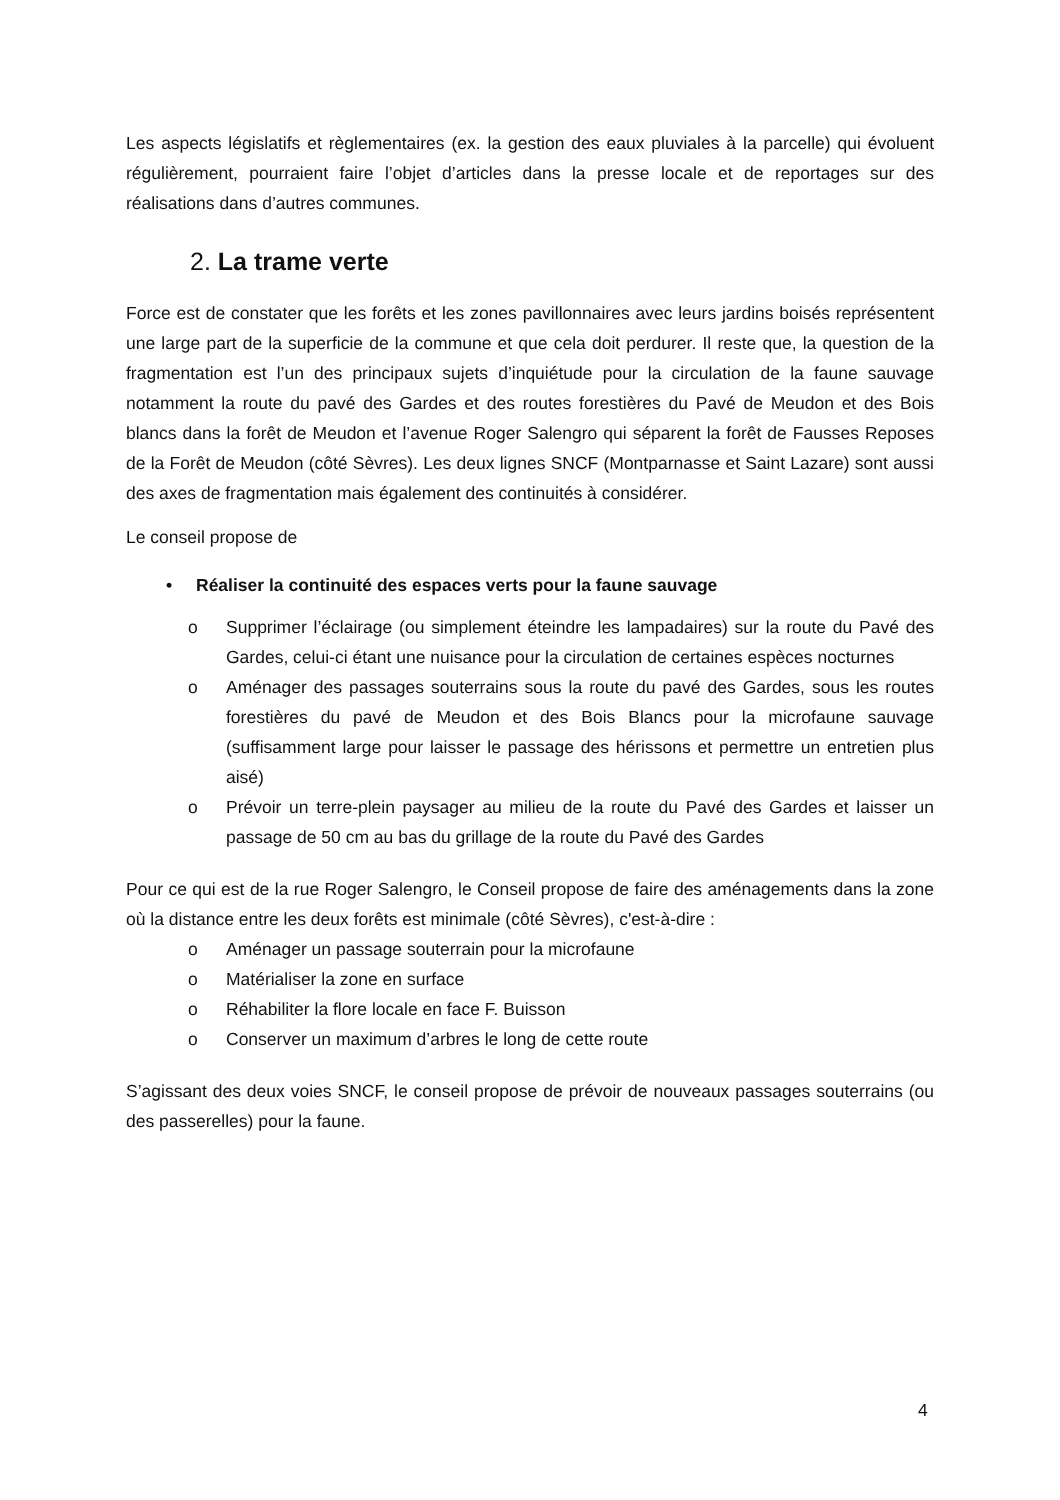Les aspects législatifs et règlementaires (ex. la gestion des eaux pluviales à la parcelle) qui évoluent régulièrement, pourraient faire l’objet d’articles dans la presse locale et de reportages sur des réalisations dans d’autres communes.
2. La trame verte
Force est de constater que les forêts et les zones pavillonnaires avec leurs jardins boisés représentent une large part de la superficie de la commune et que cela doit perdurer. Il reste que, la question de la fragmentation est l’un des principaux sujets d’inquiétude pour la circulation de la faune sauvage notamment la route du pavé des Gardes et des routes forestières du Pavé de Meudon et des Bois blancs dans la forêt de Meudon et l’avenue Roger Salengro qui séparent la forêt de Fausses Reposes de la Forêt de Meudon (côté Sèvres). Les deux lignes SNCF (Montparnasse et Saint Lazare) sont aussi des axes de fragmentation mais également des continuités à considérer.
Le conseil propose de
• Réaliser la continuité des espaces verts pour la faune sauvage
o Supprimer l’éclairage (ou simplement éteindre les lampadaires) sur la route du Pavé des Gardes, celui-ci étant une nuisance pour la circulation de certaines espèces nocturnes
o Aménager des passages souterrains sous la route du pavé des Gardes, sous les routes forestières du pavé de Meudon et des Bois Blancs pour la microfaune sauvage (suffisamment large pour laisser le passage des hérissons et permettre un entretien plus aisé)
o Prévoir un terre-plein paysager au milieu de la route du Pavé des Gardes et laisser un passage de 50 cm au bas du grillage de la route du Pavé des Gardes
Pour ce qui est de la rue Roger Salengro, le Conseil propose de faire des aménagements dans la zone où la distance entre les deux forêts est minimale (côté Sèvres), c'est-à-dire :
o Aménager un passage souterrain pour la microfaune
o Matérialiser la zone en surface
o Réhabiliter la flore locale en face F. Buisson
o Conserver un maximum d’arbres le long de cette route
S’agissant des deux voies SNCF, le conseil propose de prévoir de nouveaux passages souterrains (ou des passerelles) pour la faune.
4